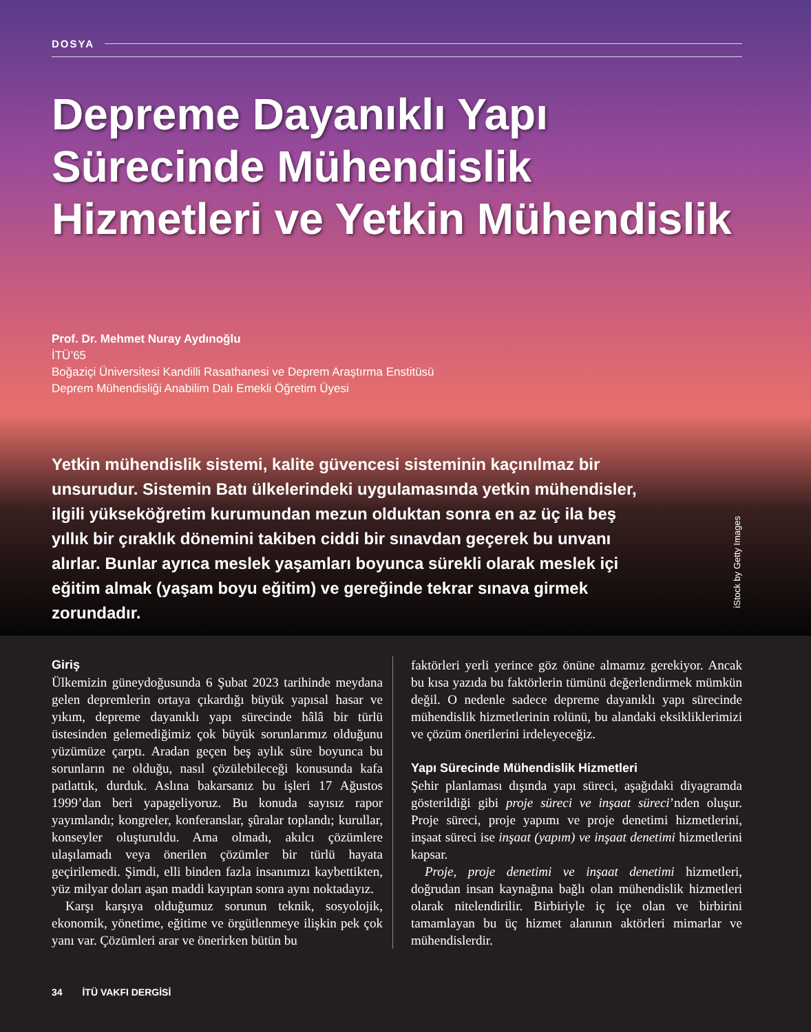DOSYA
Depreme Dayanıklı Yapı Sürecinde Mühendislik Hizmetleri ve Yetkin Mühendislik
Prof. Dr. Mehmet Nuray Aydınoğlu
İTÜ’65
Boğaziçi Üniversitesi Kandilli Rasathanesi ve Deprem Araştırma Enstitüsü
Deprem Mühendisliği Anabilim Dalı Emekli Öğretim Üyesi
Yetkin mühendislik sistemi, kalite güvencesi sisteminin kaçınılmaz bir unsurudur. Sistemin Batı ülkelerindeki uygulamasında yetkin mühendisler, ilgili yükseköğretim kurumundan mezun olduktan sonra en az üç ila beş yıllık bir çıraklık dönemini takiben ciddi bir sınavdan geçerek bu unvanı alırlar. Bunlar ayrıca meslek yaşamları boyunca sürekli olarak meslek içi eğitim almak (yaşam boyu eğitim) ve gereğinde tekrar sınava girmek zorundadır.
iStock by Getty Images
Giriş
Ülkemizin güneydoğusunda 6 Şubat 2023 tarihinde meydana gelen depremlerin ortaya çıkardığı büyük yapısal hasar ve yıkım, depreme dayanıklı yapı sürecinde hâlâ bir türlü üstesinden gelemediğimiz çok büyük sorunlarımız olduğunu yüzümüze çarptı. Aradan geçen beş aylık süre boyunca bu sorunların ne olduğu, nasıl çözülebileceği konusunda kafa patlattık, durduk. Aslına bakarsanız bu işleri 17 Ağustos 1999’dan beri yapageliyoruz. Bu konuda sayısız rapor yayımlandı; kongreler, konferanslar, şûralar toplandı; kurullar, konseyler oluşturuldu. Ama olmadı, akılcı çözümlere ulaşılamadı veya önerilen çözümler bir türlü hayata geçirilemedi. Şimdi, elli binden fazla insanımızı kaybettikten, yüz milyar doları aşan maddi kayıptan sonra aynı noktadayız.
Karşı karşıya olduğumuz sorunun teknik, sosyolojik, ekonomik, yönetime, eğitime ve örgütlenmeye ilişkin pek çok yanı var. Çözümleri arar ve önerirken bütün bu
faktörleri yerli yerince göz önüne almamız gerekiyor. Ancak bu kısa yazıda bu faktörlerin tümünü değerlendirmek mümkün değil. O nedenle sadece depreme dayanıklı yapı sürecinde mühendislik hizmetlerinin rolünü, bu alandaki eksikliklerimizi ve çözüm önerilerini irdeleyeceğiz.
Yapı Sürecinde Mühendislik Hizmetleri
Şehir planlaması dışında yapı süreci, aşağıdaki diyagramda gösterildiği gibi proje süreci ve inşaat süreci’nden oluşur. Proje süreci, proje yapımı ve proje denetimi hizmetlerini, inşaat süreci ise inşaat (yapım) ve inşaat denetimi hizmetlerini kapsar.
Proje, proje denetimi ve inşaat denetimi hizmetleri, doğrudan insan kaynağına bağlı olan mühendislik hizmetleri olarak nitelendirilir. Birbiriyle iç içe olan ve birbirini tamamlayan bu üç hizmet alanının aktörleri mimarlar ve mühendislerdir.
34 İTÜ VAKFI DERGİSİ